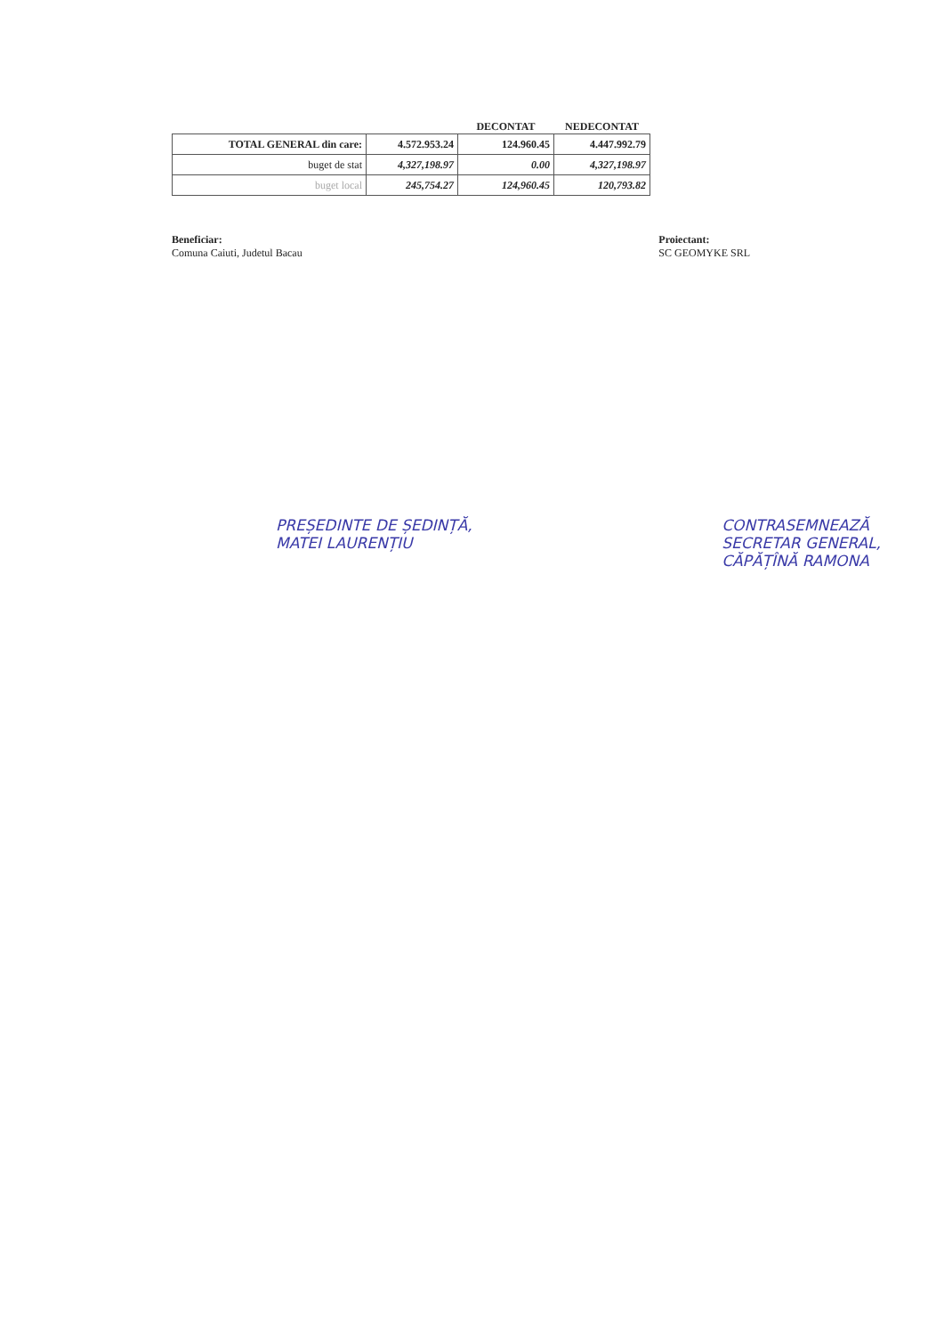| | | DECONTAT | NEDECONTAT |
| --- | --- | --- | --- |
| TOTAL GENERAL din care: | 4.572.953.24 | 124.960.45 | 4.447.992.79 |
| buget de stat | 4,327,198.97 | 0.00 | 4,327,198.97 |
| buget local | 245,754.27 | 124,960.45 | 120,793.82 |
Beneficiar:
Comuna Caiuti, Judetul Bacau
Proiectant:
SC GEOMYKE SRL
PREȘEDINTE DE ȘEDINȚĂ,
MATEI LAURENȚIU
CONTRASEMNEAZĂ
SECRETAR GENERAL,
CĂPĂȚÎNĂ RAMONA